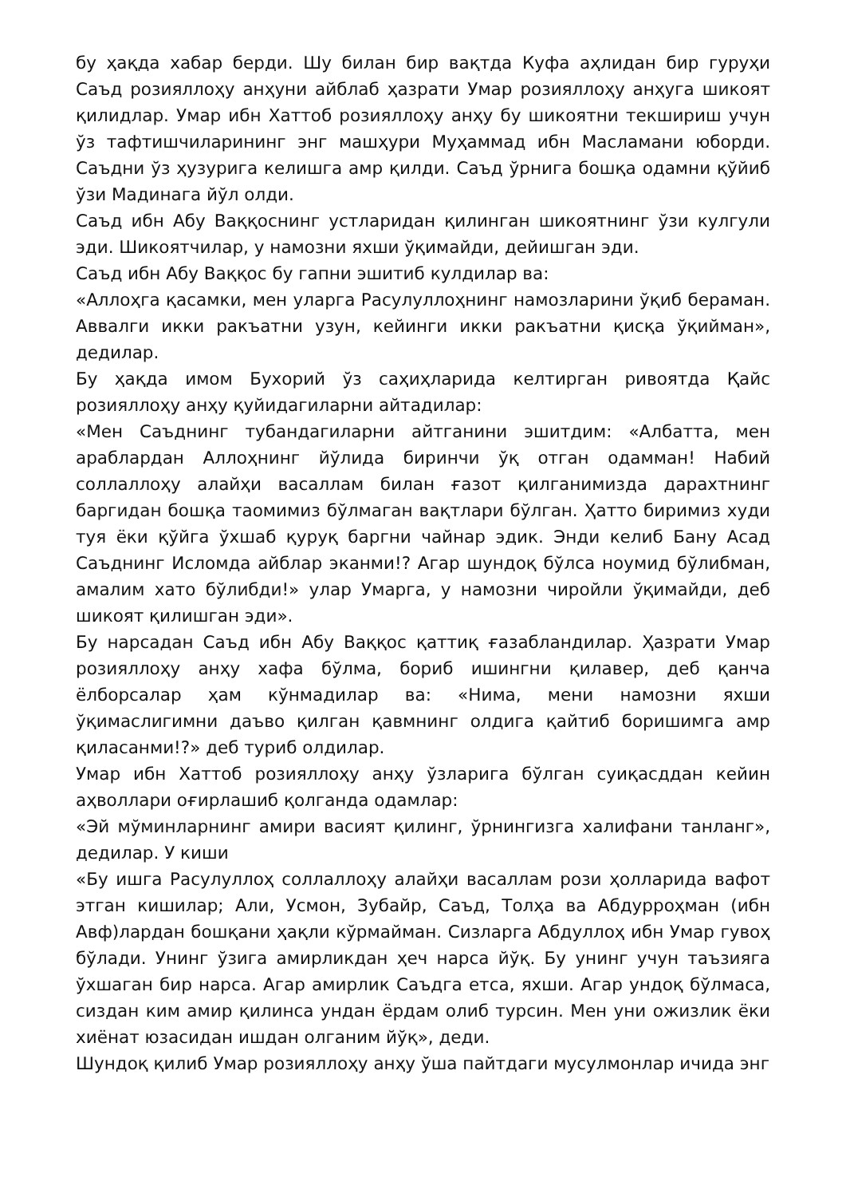бу ҳақда хабар берди. Шу билан бир вақтда Куфа аҳлидан бир гуруҳи Саъд розияллоҳу анҳуни айблаб ҳазрати Умар розияллоҳу анҳуга шикоят қилидлар. Умар ибн Хаттоб розияллоҳу анҳу бу шикоятни текшириш учун ўз тафтишчиларининг энг машҳури Муҳаммад ибн Масламани юборди. Саъдни ўз ҳузурига келишга амр қилди. Саъд ўрнига бошқа одамни қўйиб ўзи Мадинага йўл олди.
Саъд ибн Абу Ваққоснинг устларидан қилинган шикоятнинг ўзи кулгули эди. Шикоятчилар, у намозни яхши ўқимайди, дейишган эди.
Саъд ибн Абу Ваққос бу гапни эшитиб кулдилар ва:
«Аллоҳга қасамки, мен уларга Расулуллоҳнинг намозларини ўқиб бераман. Аввалги икки ракъатни узун, кейинги икки ракъатни қисқа ўқийман», дедилар.
Бу ҳақда имом Бухорий ўз саҳиҳларида келтирган ривоятда Қайс розияллоҳу анҳу қуйидагиларни айтадилар:
«Мен Саъднинг тубандагиларни айтганини эшитдим: «Албатта, мен араблардан Аллоҳнинг йўлида биринчи ўқ отган одамман! Набий соллаллоҳу алайҳи васаллам билан ғазот қилганимизда дарахтнинг баргидан бошқа таомимиз бўлмаган вақтлари бўлган. Ҳатто биримиз худи туя ёки қўйга ўхшаб қуруқ баргни чайнар эдик. Энди келиб Бану Асад Саъднинг Исломда айблар эканми!? Агар шундоқ бўлса ноумид бўлибман, амалим хато бўлибди!» улар Умарга, у намозни чиройли ўқимайди, деб шикоят қилишган эди».
Бу нарсадан Саъд ибн Абу Ваққос қаттиқ ғазабландилар. Ҳазрати Умар розияллоҳу анҳу хафа бўлма, бориб ишингни қилавер, деб қанча ёлборсалар ҳам кўнмадилар ва: «Нима, мени намозни яхши ўқимаслигимни даъво қилган қавмнинг олдига қайтиб боришимга амр қиласанми!?» деб туриб олдилар.
Умар ибн Хаттоб розияллоҳу анҳу ўзларига бўлган суиқасддан кейин аҳволлари оғирлашиб қолганда одамлар:
«Эй мўминларнинг амири васият қилинг, ўрнингизга халифани танланг», дедилар. У киши
«Бу ишга Расулуллоҳ соллаллоҳу алайҳи васаллам рози ҳолларида вафот этган кишилар; Али, Усмон, Зубайр, Саъд, Толҳа ва Абдурроҳман (ибн Авф)лардан бошқани ҳақли кўрмайман. Сизларга Абдуллоҳ ибн Умар гувоҳ бўлади. Унинг ўзига амирликдан ҳеч нарса йўқ. Бу унинг учун таъзияга ўхшаган бир нарса. Агар амирлик Саъдга етса, яхши. Агар ундоқ бўлмаса, сиздан ким амир қилинса ундан ёрдам олиб турсин. Мен уни ожизлик ёки хиёнат юзасидан ишдан олганим йўқ», деди.
Шундоқ қилиб Умар розияллоҳу анҳу ўша пайтдаги мусулмонлар ичида энг